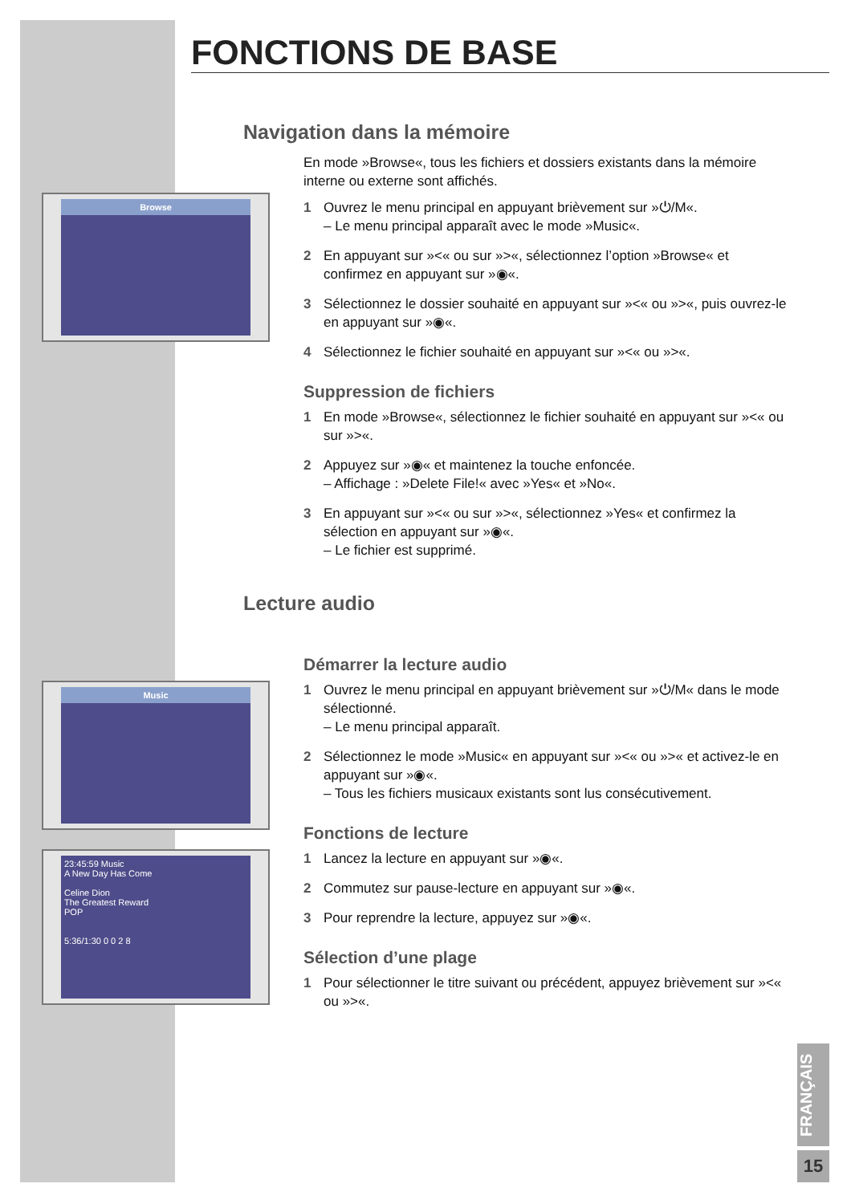FONCTIONS DE BASE
Browse
Music
23:45:59 Music
A New Day Has Come
Celine Dion
The Greatest Reward
POP
5:36/1:30 0 0 2 8
Navigation dans la mémoire
En mode »Browse«, tous les fichiers et dossiers existants dans la mémoire interne ou externe sont affichés.
1 Ouvrez le menu principal en appuyant brièvement sur »⏻/M«.
– Le menu principal apparaît avec le mode »Music«.
2 En appuyant sur »<« ou sur »>«, sélectionnez l’option »Browse« et confirmez en appuyant sur »◉«.
3 Sélectionnez le dossier souhaité en appuyant sur »<« ou »>«, puis ouvrez-le en appuyant sur »◉«.
4 Sélectionnez le fichier souhaité en appuyant sur »<« ou »>«.
Suppression de fichiers
1 En mode »Browse«, sélectionnez le fichier souhaité en appuyant sur »<« ou sur »>«.
2 Appuyez sur »◉« et maintenez la touche enfoncée.
– Affichage : »Delete File!« avec »Yes« et »No«.
3 En appuyant sur »<« ou sur »>«, sélectionnez »Yes« et confirmez la sélection en appuyant sur »◉«.
– Le fichier est supprimé.
Lecture audio
Démarrer la lecture audio
1 Ouvrez le menu principal en appuyant brièvement sur »⏻/M« dans le mode sélectionné.
– Le menu principal apparaît.
2 Sélectionnez le mode »Music« en appuyant sur »<« ou »>« et activez-le en appuyant sur »◉«.
– Tous les fichiers musicaux existants sont lus consécutivement.
Fonctions de lecture
1 Lancez la lecture en appuyant sur »◉«.
2 Commutez sur pause-lecture en appuyant sur »◉«.
3 Pour reprendre la lecture, appuyez sur »◉«.
Sélection d’une plage
1 Pour sélectionner le titre suivant ou précédent, appuyez brièvement sur »<« ou »>«.
FRANÇAIS
15